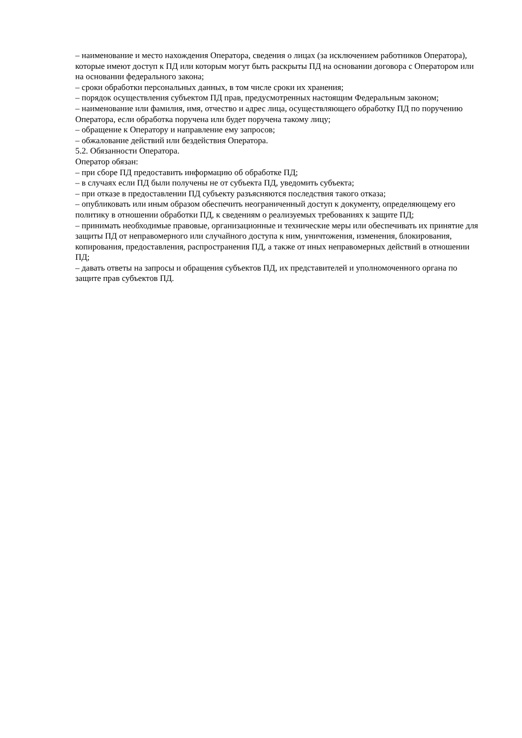– наименование и место нахождения Оператора, сведения о лицах (за исключением работников Оператора), которые имеют доступ к ПД или которым могут быть раскрыты ПД на основании договора с Оператором или на основании федерального закона;
– сроки обработки персональных данных, в том числе сроки их хранения;
– порядок осуществления субъектом ПД прав, предусмотренных настоящим Федеральным законом;
– наименование или фамилия, имя, отчество и адрес лица, осуществляющего обработку ПД по поручению Оператора, если обработка поручена или будет поручена такому лицу;
– обращение к Оператору и направление ему запросов;
– обжалование действий или бездействия Оператора.
5.2. Обязанности Оператора.
Оператор обязан:
– при сборе ПД предоставить информацию об обработке ПД;
– в случаях если ПД были получены не от субъекта ПД, уведомить субъекта;
– при отказе в предоставлении ПД субъекту разъясняются последствия такого отказа;
– опубликовать или иным образом обеспечить неограниченный доступ к документу, определяющему его политику в отношении обработки ПД, к сведениям о реализуемых требованиях к защите ПД;
– принимать необходимые правовые, организационные и технические меры или обеспечивать их принятие для защиты ПД от неправомерного или случайного доступа к ним, уничтожения, изменения, блокирования, копирования, предоставления, распространения ПД, а также от иных неправомерных действий в отношении ПД;
– давать ответы на запросы и обращения субъектов ПД, их представителей и уполномоченного органа по защите прав субъектов ПД.